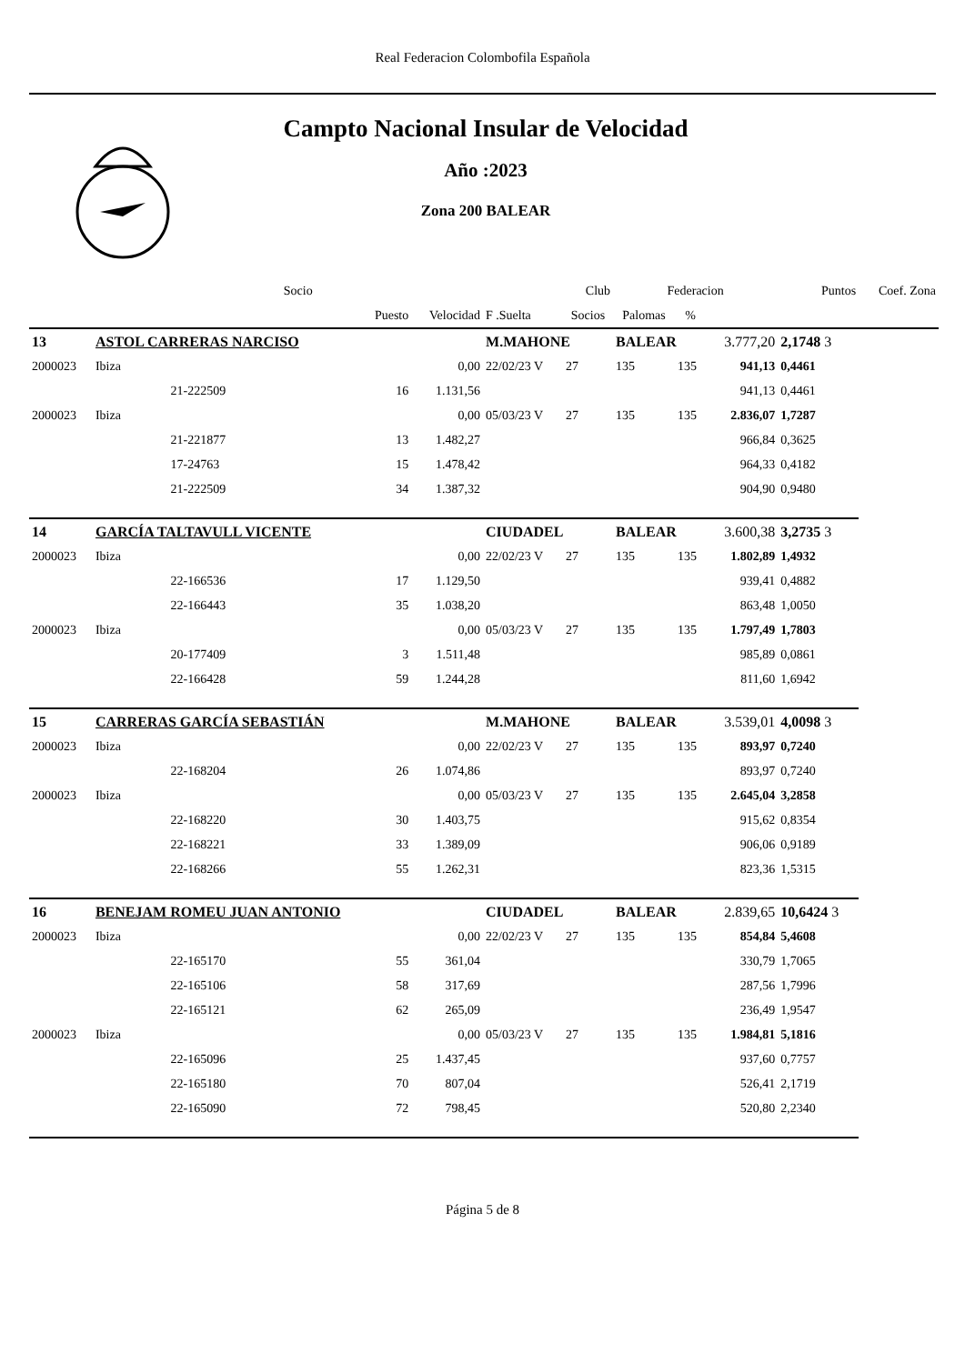Real Federacion Colombofila Española
Campto Nacional Insular de Velocidad
Año :2023
Zona 200 BALEAR
| | | Socio | | | Club | | Federacion | | | Puntos | Coef. Zona |
| --- | --- | --- | --- | --- | --- | --- | --- | --- | --- | --- | --- |
| | | | Puesto | Velocidad | F .Suelta | Socios | Palomas | % | | | |
| 13 | ASTOL CARRERAS NARCISO | | | | M.MAHONE | | BALEAR | | 3.777,20 | 2,1748 3 | |
| 2000023 | Ibiza | | | 0,00 | 22/02/23 V | 27 | 135 | 135 | 941,13 | 0,4461 | |
| | | 21-222509 | 16 | 1.131,56 | | | | | 941,13 | 0,4461 | |
| 2000023 | Ibiza | | | 0,00 | 05/03/23 V | 27 | 135 | 135 | 2.836,07 | 1,7287 | |
| | | 21-221877 | 13 | 1.482,27 | | | | | 966,84 | 0,3625 | |
| | | 17-24763 | 15 | 1.478,42 | | | | | 964,33 | 0,4182 | |
| | | 21-222509 | 34 | 1.387,32 | | | | | 904,90 | 0,9480 | |
| 14 | GARCÍA TALTAVULL VICENTE | | | | CIUDADEL | | BALEAR | | 3.600,38 | 3,2735 3 | |
| 2000023 | Ibiza | | | 0,00 | 22/02/23 V | 27 | 135 | 135 | 1.802,89 | 1,4932 | |
| | | 22-166536 | 17 | 1.129,50 | | | | | 939,41 | 0,4882 | |
| | | 22-166443 | 35 | 1.038,20 | | | | | 863,48 | 1,0050 | |
| 2000023 | Ibiza | | | 0,00 | 05/03/23 V | 27 | 135 | 135 | 1.797,49 | 1,7803 | |
| | | 20-177409 | 3 | 1.511,48 | | | | | 985,89 | 0,0861 | |
| | | 22-166428 | 59 | 1.244,28 | | | | | 811,60 | 1,6942 | |
| 15 | CARRERAS GARCÍA SEBASTIÁN | | | | M.MAHONE | | BALEAR | | 3.539,01 | 4,0098 3 | |
| 2000023 | Ibiza | | | 0,00 | 22/02/23 V | 27 | 135 | 135 | 893,97 | 0,7240 | |
| | | 22-168204 | 26 | 1.074,86 | | | | | 893,97 | 0,7240 | |
| 2000023 | Ibiza | | | 0,00 | 05/03/23 V | 27 | 135 | 135 | 2.645,04 | 3,2858 | |
| | | 22-168220 | 30 | 1.403,75 | | | | | 915,62 | 0,8354 | |
| | | 22-168221 | 33 | 1.389,09 | | | | | 906,06 | 0,9189 | |
| | | 22-168266 | 55 | 1.262,31 | | | | | 823,36 | 1,5315 | |
| 16 | BENEJAM ROMEU JUAN ANTONIO | | | | CIUDADEL | | BALEAR | | 2.839,65 | 10,6424 3 | |
| 2000023 | Ibiza | | | 0,00 | 22/02/23 V | 27 | 135 | 135 | 854,84 | 5,4608 | |
| | | 22-165170 | 55 | 361,04 | | | | | 330,79 | 1,7065 | |
| | | 22-165106 | 58 | 317,69 | | | | | 287,56 | 1,7996 | |
| | | 22-165121 | 62 | 265,09 | | | | | 236,49 | 1,9547 | |
| 2000023 | Ibiza | | | 0,00 | 05/03/23 V | 27 | 135 | 135 | 1.984,81 | 5,1816 | |
| | | 22-165096 | 25 | 1.437,45 | | | | | 937,60 | 0,7757 | |
| | | 22-165180 | 70 | 807,04 | | | | | 526,41 | 2,1719 | |
| | | 22-165090 | 72 | 798,45 | | | | | 520,80 | 2,2340 | |
Página 5 de 8